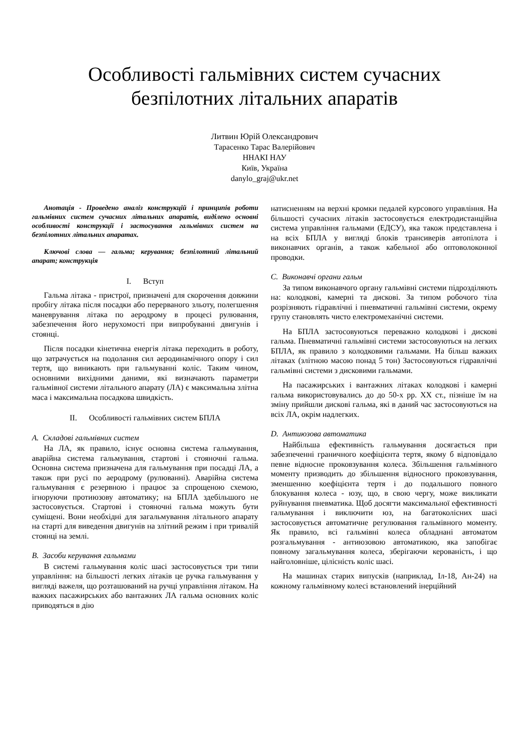Особливості гальмівних систем сучасних
безпілотних літальних апаратів
Литвин Юрій Олександрович
Тарасенко Тарас Валерійович
ННАКІ НАУ
Київ, Україна
danylo_graj@ukr.net
Анотація - Проведено аналіз конструкцій і принципів роботи гальмівних систем сучасних літальних апаратів, виділено основні особливості конструкції і застосування гальмівних систем на безпілотних літальних апаратах.
Ключові слова — гальма; керування; безпілотний літальний апарат; конструкція
I. Вступ
Гальма літака - пристрої, призначені для скорочення довжини пробігу літака після посадки або перерваного зльоту, полегшення маневрування літака по аеродрому в процесі рулювання, забезпечення його нерухомості при випробуванні двигунів і стоянці.
Після посадки кінетична енергія літака переходить в роботу, що затрачується на подолання сил аеродинамічного опору і сил тертя, що виникають при гальмуванні коліс. Таким чином, основними вихідними даними, які визначають параметри гальмівної системи літального апарату (ЛА) є максимальна злітна маса і максимальна посадкова швидкість.
II. Особливості гальмівних систем БПЛА
A. Складові гальмівних систем
На ЛА, як правило, існує основна система гальмування, аварійна система гальмування, стартові і стояночні гальма. Основна система призначена для гальмування при посадці ЛА, а також при русі по аеродрому (рулюванні). Аварійна система гальмування є резервною і працює за спрощеною схемою, ігноруючи протиюзову автоматику; на БПЛА здебільшого не застосовується. Стартові і стояночні гальма можуть бути суміщені. Вони необхідні для загальмування літального апарату на старті для виведення двигунів на злітний режим і при тривалій стоянці на землі.
B. Засоби керування гальмами
В системі гальмування коліс шасі застосовується три типи управління: на більшості легких літаків це ручка гальмування у вигляді важеля, що розташований на ручці управління літаком. На важких пасажирських або вантажних ЛА гальма основних коліс приводяться в дію
натисненням на верхні кромки педалей курсового управління. На більшості сучасних літаків застосовується електродистанційна система управління гальмами (ЕДСУ), яка також представлена і на всіх БПЛА у вигляді блоків трансиверів автопілота і виконавчих органів, а також кабельної або оптоволоконної проводки.
C. Виконавчі органи гальм
За типом виконавчого органу гальмівні системи підрозділяють на: колодкові, камерні та дискові. За типом робочого тіла розрізняють гідравлічні і пневматичні гальмівні системи, окрему групу становлять чисто електромеханічні системи.
На БПЛА застосовуються переважно колодкові і дискові гальма. Пневматичні гальмівні системи застосовуються на легких БПЛА, як правило з колодковими гальмами. На більш важких літаках (злітною масою понад 5 тон) Застосовуються гідравлічні гальмівні системи з дисковими гальмами.
На пасажирських і вантажних літаках колодкові і камерні гальма використовувались до до 50-х рр. XX ст., пізніше їм на зміну прийшли дискові гальма, які в даний час застосовуються на всіх ЛА, окрім надлегких.
D. Антиюзова автоматика
Найбільша ефективність гальмування досягається при забезпеченні граничного коефіцієнта тертя, якому б відповідало певне відносне проковзування колеса. Збільшення гальмівного моменту призводить до збільшення відносного проковзування, зменшенню коефіцієнта тертя і до подальшого повного блокування колеса - юзу, що, в свою чергу, може викликати руйнування пневматика. Щоб досягти максимальної ефективності гальмування і виключити юз, на багатоколісних шасі застосовується автоматичне регулювання гальмівного моменту. Як правило, всі гальмівні колеса обладнані автоматом розгальмування - антиюзовою автоматикою, яка запобігає повному загальмування колеса, зберігаючи керованість, і що найголовніше, цілісність коліс шасі.
На машинах старих випусків (наприклад, Іл-18, Ан-24) на кожному гальмівному колесі встановлений інерційний